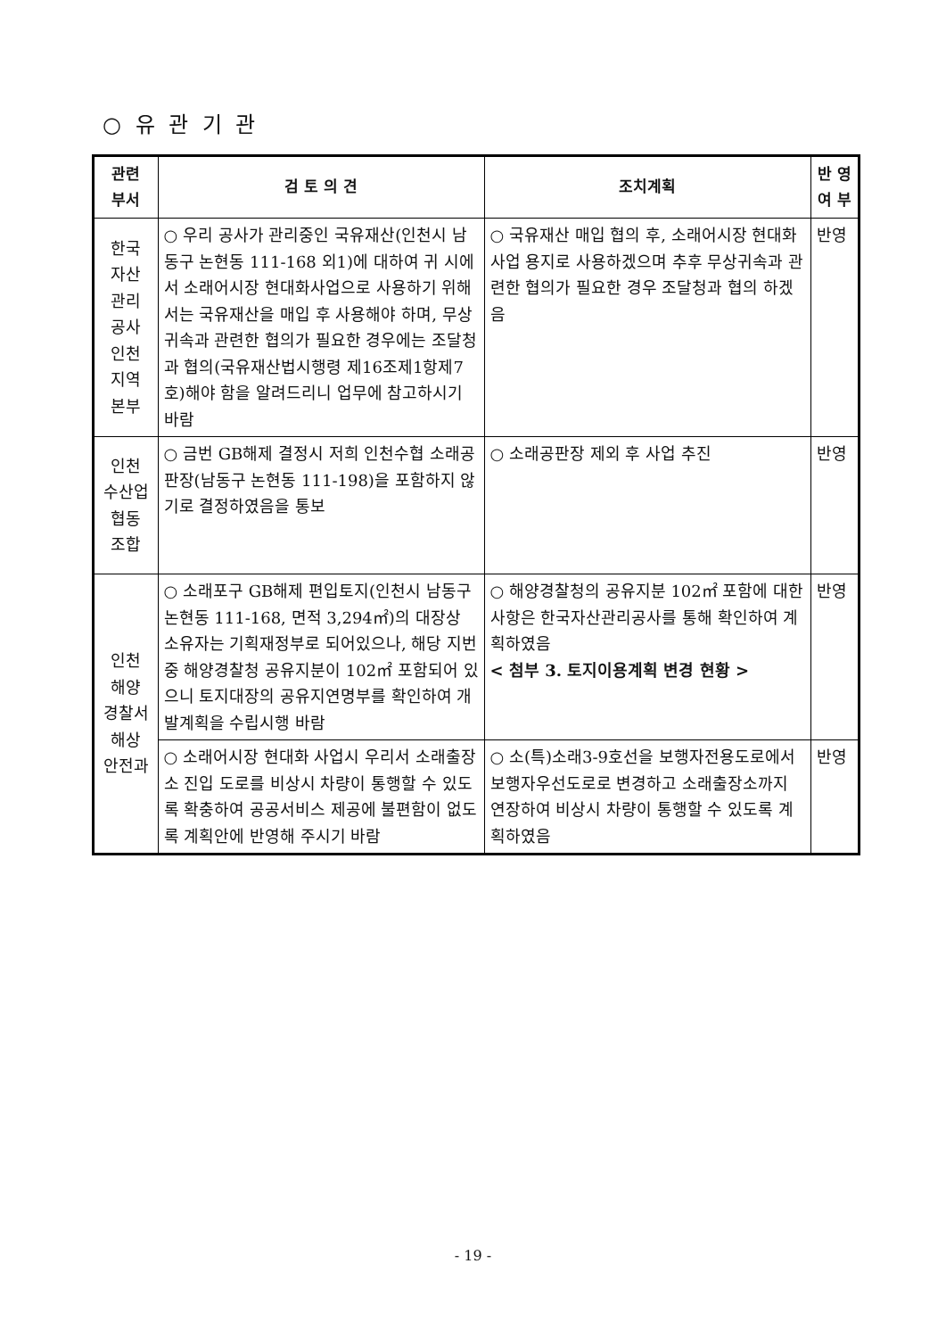○ 유 관 기 관
| 관련 부서 | 검 토 의 견 | 조치계획 | 반 영 여 부 |
| --- | --- | --- | --- |
| 한국 자산 관리 공사 인천 지역 본부 | ○ 우리 공사가 관리중인 국유재산(인천시 남동구 논현동 111-168 외1)에 대하여 귀 시에서 소래어시장 현대화사업으로 사용하기 위해서는 국유재산을 매입 후 사용해야 하며, 무상귀속과 관련한 협의가 필요한 경우에는 조달청과 협의(국유재산법시행령 제16조제1항제7호)해야 함을 알려드리니 업무에 참고하시기 바람 | ○ 국유재산 매입 협의 후, 소래어시장 현대화사업 용지로 사용하겠으며 추후 무상귀속과 관련한 협의가 필요한 경우 조달청과 협의 하겠음 | 반영 |
| 인천 수산업 협동 조합 | ○ 금번 GB해제 결정시 저희 인천수협 소래공판장(남동구 논현동 111-198)을 포함하지 않기로 결정하였음을 통보 | ○ 소래공판장 제외 후 사업 추진 | 반영 |
| 인천 해양 경찰서 해상 안전과 | ○ 소래포구 GB해제 편입토지(인천시 남동구 논현동 111-168, 면적 3,294㎡)의 대장상 소유자는 기획재정부로 되어있으나, 해당 지번중 해양경찰청 공유지분이 102㎡ 포함되어 있으니 토지대장의 공유지연명부를 확인하여 개발계획을 수립시행 바람 | ○ 해양경찰청의 공유지분 102㎡ 포함에 대한 사항은 한국자산관리공사를 통해 확인하여 계획하였음 < 첨부 3. 토지이용계획 변경 현황 > | 반영 |
| | ○ 소래어시장 현대화 사업시 우리서 소래출장소 진입 도로를 비상시 차량이 통행할 수 있도록 확충하여 공공서비스 제공에 불편함이 없도록 계획안에 반영해 주시기 바람 | ○ 소(특)소래3-9호선을 보행자전용도로에서 보행자우선도로로 변경하고 소래출장소까지 연장하여 비상시 차량이 통행할 수 있도록 계획하였음 | 반영 |
- 19 -